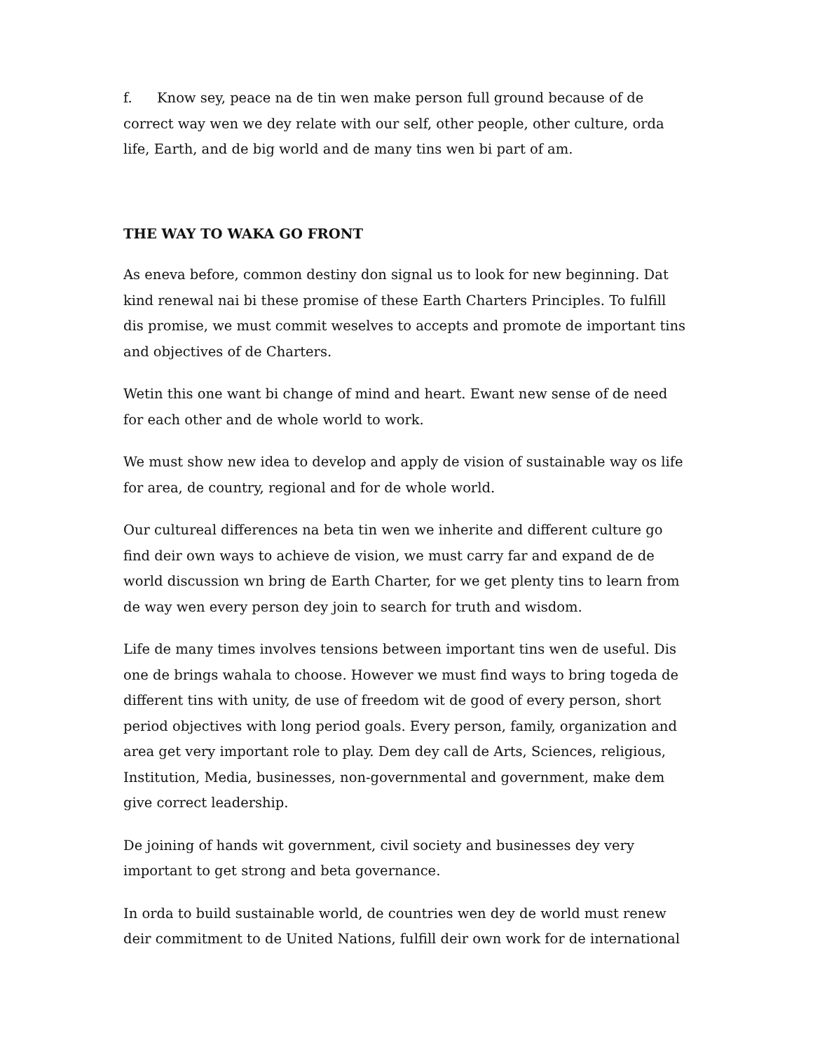f. Know sey, peace na de tin wen make person full ground because of de correct way wen we dey relate with our self, other people, other culture, orda life, Earth, and de big world and de many tins wen bi part of am.
THE WAY TO WAKA GO FRONT
As eneva before, common destiny don signal us to look for new beginning. Dat kind renewal nai bi these promise of these Earth Charters Principles. To fulfill dis promise, we must commit weselves to accepts and promote de important tins and objectives of de Charters.
Wetin this one want bi change of mind and heart. Ewant new sense of de need for each other and de whole world to work.
We must show new idea to develop and apply de vision of sustainable way os life for area, de country, regional and for de whole world.
Our cultureal differences na beta tin wen we inherite and different culture go find deir own ways to achieve de vision, we must carry far and expand de de world discussion wn bring de Earth Charter, for we get plenty tins to learn from de way wen every person dey join to search for truth and wisdom.
Life de many times involves tensions between important tins wen de useful. Dis one de brings wahala to choose. However we must find ways to bring togeda de different tins with unity, de use of freedom wit de good of every person, short period objectives with long period goals. Every person, family, organization and area get very important role to play. Dem dey call de Arts, Sciences, religious, Institution, Media, businesses, non-governmental and government, make dem give correct leadership.
De joining of hands wit government, civil society and businesses dey very important to get strong and beta governance.
In orda to build sustainable world, de countries wen dey de world must renew deir commitment to de United Nations, fulfill deir own work for de international